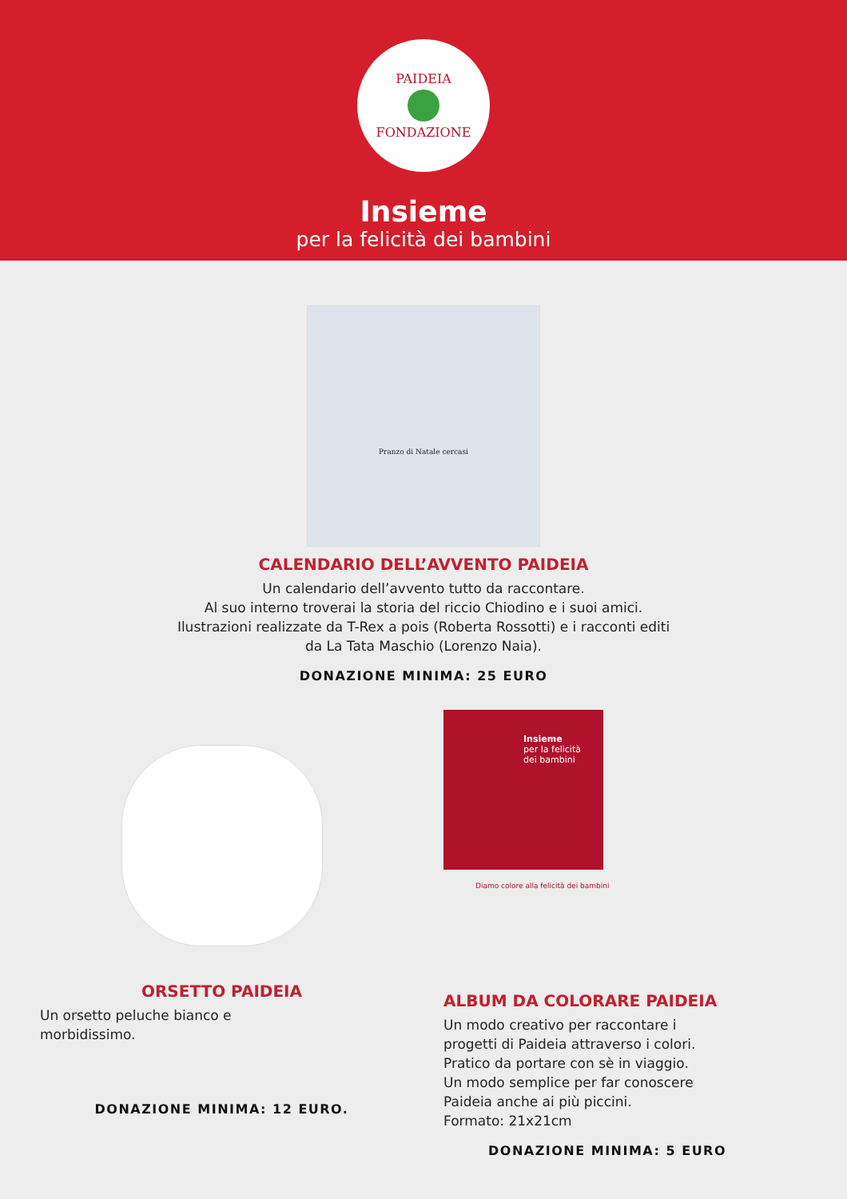PAIDEIA
FONDAZIONE
Insieme
per la felicità dei bambini
Pranzo di Natale cercasi
CALENDARIO DELL’AVVENTO PAIDEIA
Un calendario dell’avvento tutto da raccontare.
Al suo interno troverai la storia del riccio Chiodino e i suoi amici.
Ilustrazioni realizzate da T-Rex a pois (Roberta Rossotti) e i racconti editi
da La Tata Maschio (Lorenzo Naia).
DONAZIONE MINIMA: 25 EURO
ORSETTO PAIDEIA
Un orsetto peluche bianco e
morbidissimo.
DONAZIONE MINIMA: 12 EURO.
Insieme
per la felicità
dei bambini
Diamo colore alla felicità dei bambini
ALBUM DA COLORARE PAIDEIA
Un modo creativo per raccontare i
progetti di Paideia attraverso i colori.
Pratico da portare con sè in viaggio.
Un modo semplice per far conoscere
Paideia anche ai più piccini.
Formato: 21x21cm
DONAZIONE MINIMA: 5 EURO